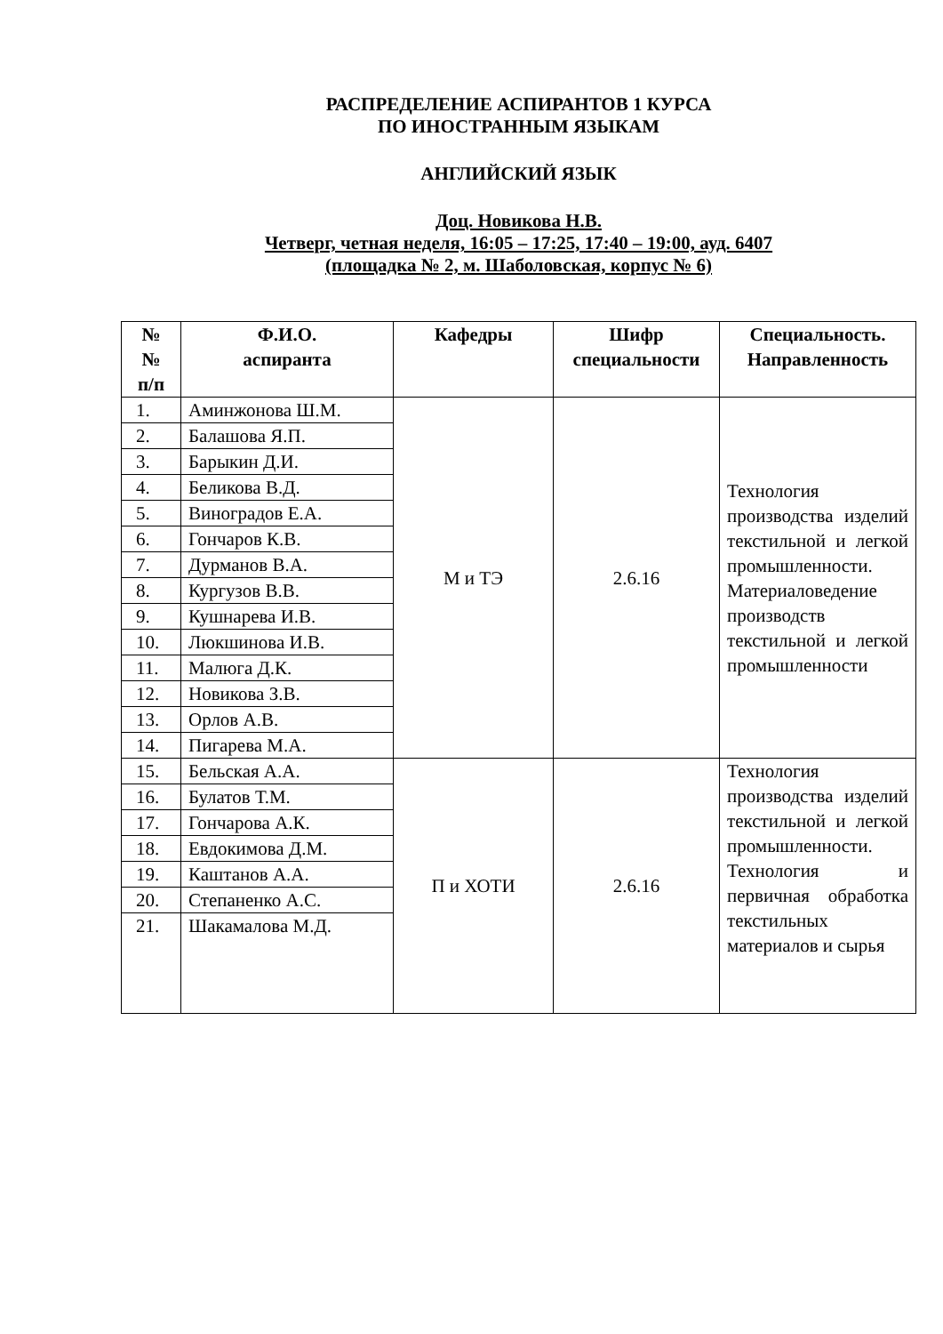РАСПРЕДЕЛЕНИЕ АСПИРАНТОВ 1 КУРСА
ПО ИНОСТРАННЫМ ЯЗЫКАМ
АНГЛИЙСКИЙ ЯЗЫК
Доц. Новикова Н.В.
Четверг, четная неделя, 16:05 – 17:25, 17:40 – 19:00, ауд. 6407
(площадка № 2, м. Шаболовская, корпус № 6)
| № № п/п | Ф.И.О. аспиранта | Кафедры | Шифр специальности | Специальность. Направленность |
| --- | --- | --- | --- | --- |
| 1. | Аминжонова Ш.М. | М и ТЭ | 2.6.16 | Технология производства изделий текстильной и легкой промышленности. Материаловедение производств текстильной и легкой промышленности |
| 2. | Балашова Я.П. | | | |
| 3. | Барыкин Д.И. | | | |
| 4. | Беликова В.Д. | | | |
| 5. | Виноградов Е.А. | | | |
| 6. | Гончаров К.В. | | | |
| 7. | Дурманов В.А. | | | |
| 8. | Кургузов В.В. | | | |
| 9. | Кушнарева И.В. | | | |
| 10. | Люкшинова И.В. | | | |
| 11. | Малюга Д.К. | | | |
| 12. | Новикова З.В. | | | |
| 13. | Орлов А.В. | | | |
| 14. | Пигарева М.А. | | | |
| 15. | Бельская А.А. | П и ХОТИ | 2.6.16 | Технология производства изделий текстильной и легкой промышленности. Технология и первичная обработка текстильных материалов и сырья |
| 16. | Булатов Т.М. | | | |
| 17. | Гончарова А.К. | | | |
| 18. | Евдокимова Д.М. | | | |
| 19. | Каштанов А.А. | | | |
| 20. | Степаненко А.С. | | | |
| 21. | Шакамалова М.Д. | | | |